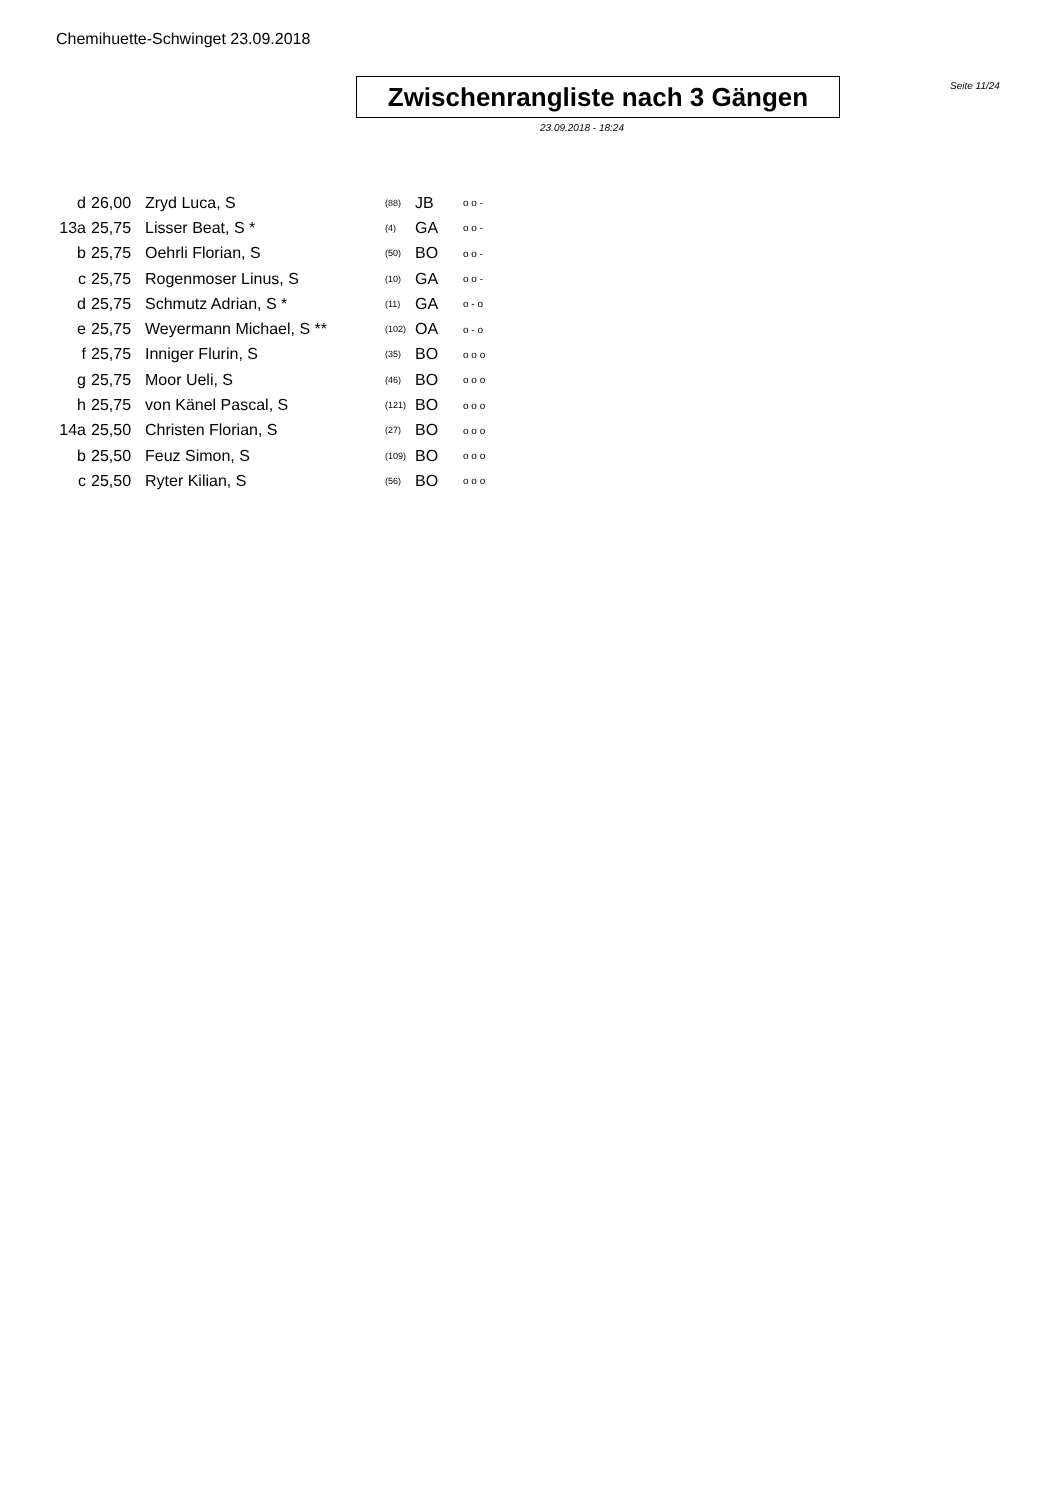Chemihuette-Schwinget 23.09.2018
Zwischenrangliste nach 3 Gängen
Seite 11/24
23.09.2018 - 18:24
| d | 26,00 | Zryd Luca, S | (88) | JB | o o - |
| 13a | 25,75 | Lisser Beat, S * | (4) | GA | o o - |
| b | 25,75 | Oehrli Florian, S | (50) | BO | o o - |
| c | 25,75 | Rogenmoser Linus, S | (10) | GA | o o - |
| d | 25,75 | Schmutz Adrian, S * | (11) | GA | o - o |
| e | 25,75 | Weyermann Michael, S ** | (102) | OA | o - o |
| f | 25,75 | Inniger Flurin, S | (35) | BO | o o o |
| g | 25,75 | Moor Ueli, S | (46) | BO | o o o |
| h | 25,75 | von Känel Pascal, S | (121) | BO | o o o |
| 14a | 25,50 | Christen Florian, S | (27) | BO | o o o |
| b | 25,50 | Feuz Simon, S | (109) | BO | o o o |
| c | 25,50 | Ryter Kilian, S | (56) | BO | o o o |